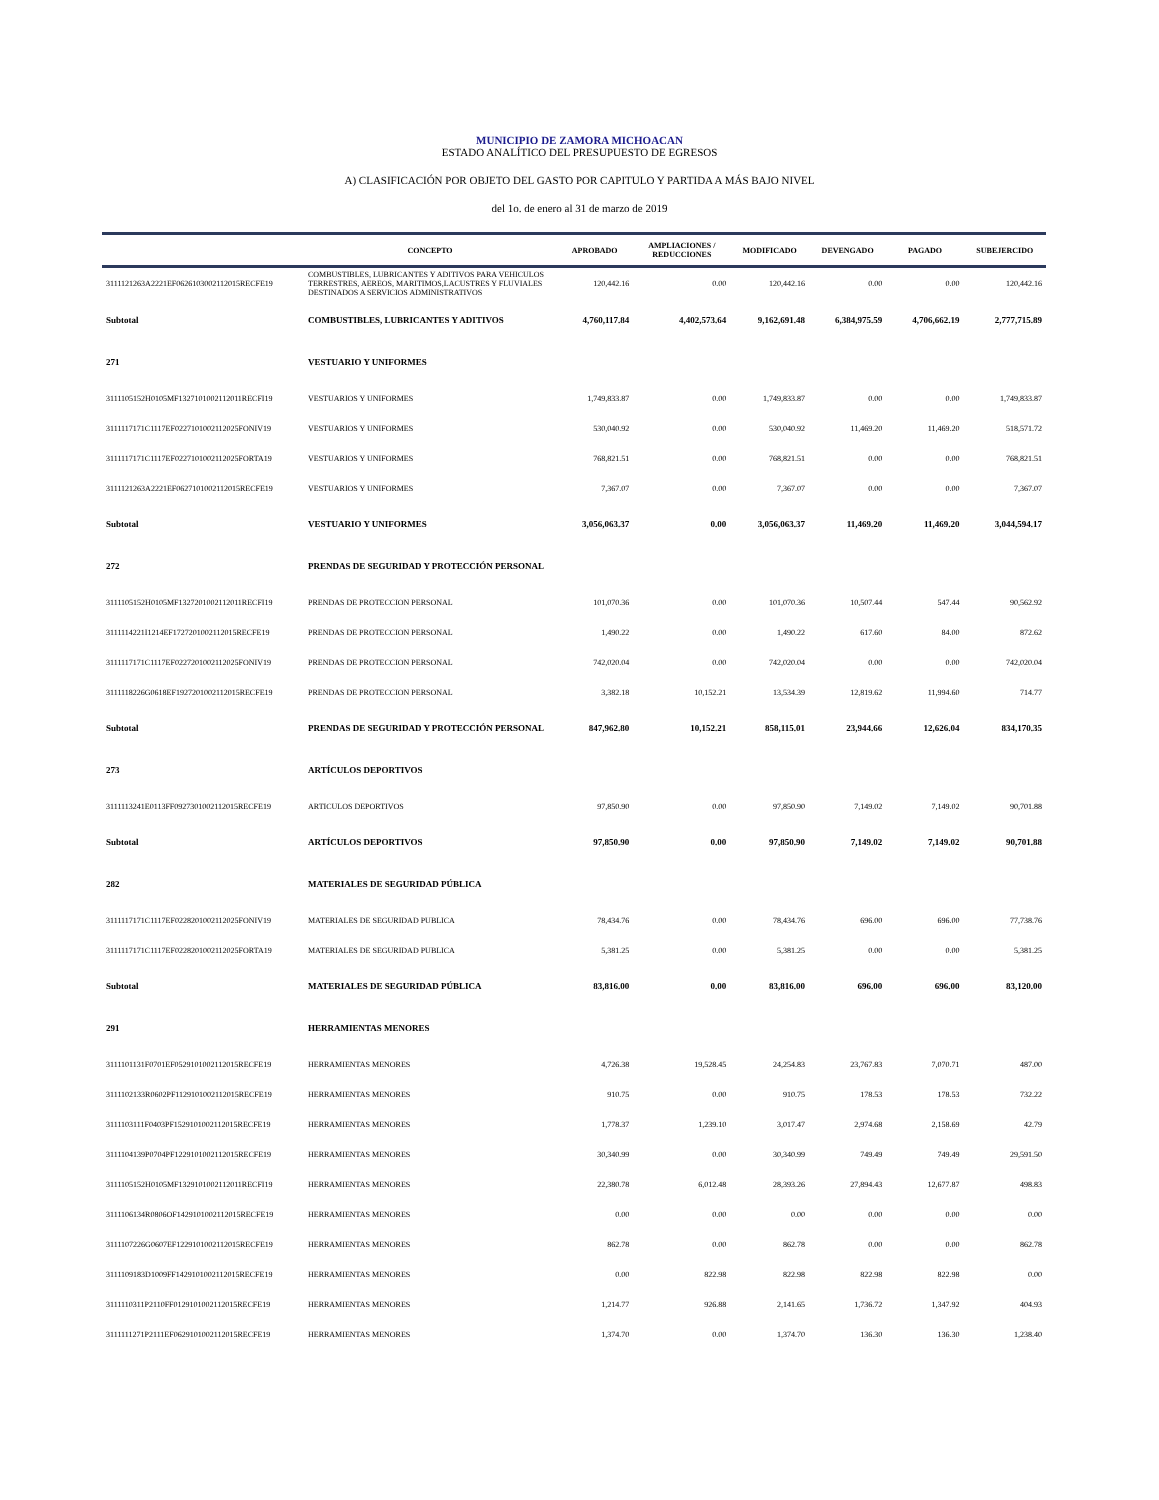MUNICIPIO DE ZAMORA MICHOACAN
ESTADO ANALÍTICO DEL PRESUPUESTO DE EGRESOS
A) CLASIFICACIÓN POR OBJETO DEL GASTO POR CAPITULO Y PARTIDA A MÁS BAJO NIVEL
del 1o. de enero al 31 de marzo de 2019
| | CONCEPTO | APROBADO | AMPLIACIONES / REDUCCIONES | MODIFICADO | DEVENGADO | PAGADO | SUBEJERCIDO |
| --- | --- | --- | --- | --- | --- | --- | --- |
| 3111121263A2221EF0626103002112015RECFE19 | COMBUSTIBLES, LUBRICANTES Y ADITIVOS PARA VEHICULOS TERRESTRES, AEREOS, MARITIMOS,LACUSTRES Y FLUVIALES DESTINADOS A SERVICIOS ADMINISTRATIVOS | 120,442.16 | 0.00 | 120,442.16 | 0.00 | 0.00 | 120,442.16 |
| Subtotal | COMBUSTIBLES, LUBRICANTES Y ADITIVOS | 4,760,117.84 | 4,402,573.64 | 9,162,691.48 | 6,384,975.59 | 4,706,662.19 | 2,777,715.89 |
| 271 | VESTUARIO Y UNIFORMES | | | | | | |
| 3111105152H0105MF1327101002112011RECFI19 | VESTUARIOS Y UNIFORMES | 1,749,833.87 | 0.00 | 1,749,833.87 | 0.00 | 0.00 | 1,749,833.87 |
| 3111117171C1117EF0227101002112025FONIV19 | VESTUARIOS Y UNIFORMES | 530,040.92 | 0.00 | 530,040.92 | 11,469.20 | 11,469.20 | 518,571.72 |
| 3111117171C1117EF0227101002112025FORTA19 | VESTUARIOS Y UNIFORMES | 768,821.51 | 0.00 | 768,821.51 | 0.00 | 0.00 | 768,821.51 |
| 3111121263A2221EF0627101002112015RECFE19 | VESTUARIOS Y UNIFORMES | 7,367.07 | 0.00 | 7,367.07 | 0.00 | 0.00 | 7,367.07 |
| Subtotal | VESTUARIO Y UNIFORMES | 3,056,063.37 | 0.00 | 3,056,063.37 | 11,469.20 | 11,469.20 | 3,044,594.17 |
| 272 | PRENDAS DE SEGURIDAD Y PROTECCIÓN PERSONAL | | | | | | |
| 3111105152H0105MF1327201002112011RECFI19 | PRENDAS DE PROTECCION PERSONAL | 101,070.36 | 0.00 | 101,070.36 | 10,507.44 | 547.44 | 90,562.92 |
| 3111114221I1214EF1727201002112015RECFE19 | PRENDAS DE PROTECCION PERSONAL | 1,490.22 | 0.00 | 1,490.22 | 617.60 | 84.00 | 872.62 |
| 3111117171C1117EF0227201002112025FONIV19 | PRENDAS DE PROTECCION PERSONAL | 742,020.04 | 0.00 | 742,020.04 | 0.00 | 0.00 | 742,020.04 |
| 3111118226G0618EF1927201002112015RECFE19 | PRENDAS DE PROTECCION PERSONAL | 3,382.18 | 10,152.21 | 13,534.39 | 12,819.62 | 11,994.60 | 714.77 |
| Subtotal | PRENDAS DE SEGURIDAD Y PROTECCIÓN PERSONAL | 847,962.80 | 10,152.21 | 858,115.01 | 23,944.66 | 12,626.04 | 834,170.35 |
| 273 | ARTÍCULOS DEPORTIVOS | | | | | | |
| 3111113241E0113FF0927301002112015RECFE19 | ARTICULOS DEPORTIVOS | 97,850.90 | 0.00 | 97,850.90 | 7,149.02 | 7,149.02 | 90,701.88 |
| Subtotal | ARTÍCULOS DEPORTIVOS | 97,850.90 | 0.00 | 97,850.90 | 7,149.02 | 7,149.02 | 90,701.88 |
| 282 | MATERIALES DE SEGURIDAD PÚBLICA | | | | | | |
| 3111117171C1117EF0228201002112025FONIV19 | MATERIALES DE SEGURIDAD PUBLICA | 78,434.76 | 0.00 | 78,434.76 | 696.00 | 696.00 | 77,738.76 |
| 3111117171C1117EF0228201002112025FORTA19 | MATERIALES DE SEGURIDAD PUBLICA | 5,381.25 | 0.00 | 5,381.25 | 0.00 | 0.00 | 5,381.25 |
| Subtotal | MATERIALES DE SEGURIDAD PÚBLICA | 83,816.00 | 0.00 | 83,816.00 | 696.00 | 696.00 | 83,120.00 |
| 291 | HERRAMIENTAS MENORES | | | | | | |
| 3111101131F0701EF0529101002112015RECFE19 | HERRAMIENTAS MENORES | 4,726.38 | 19,528.45 | 24,254.83 | 23,767.83 | 7,070.71 | 487.00 |
| 3111102133R0602PF1129101002112015RECFE19 | HERRAMIENTAS MENORES | 910.75 | 0.00 | 910.75 | 178.53 | 178.53 | 732.22 |
| 3111103111F0403PF1529101002112015RECFE19 | HERRAMIENTAS MENORES | 1,778.37 | 1,239.10 | 3,017.47 | 2,974.68 | 2,158.69 | 42.79 |
| 3111104139P0704PF1229101002112015RECFE19 | HERRAMIENTAS MENORES | 30,340.99 | 0.00 | 30,340.99 | 749.49 | 749.49 | 29,591.50 |
| 3111105152H0105MF1329101002112011RECFI19 | HERRAMIENTAS MENORES | 22,380.78 | 6,012.48 | 28,393.26 | 27,894.43 | 12,677.87 | 498.83 |
| 3111106134R0806OF1429101002112015RECFE19 | HERRAMIENTAS MENORES | 0.00 | 0.00 | 0.00 | 0.00 | 0.00 | 0.00 |
| 3111107226G0607EF1229101002112015RECFE19 | HERRAMIENTAS MENORES | 862.78 | 0.00 | 862.78 | 0.00 | 0.00 | 862.78 |
| 3111109183D1009FF1429101002112015RECFE19 | HERRAMIENTAS MENORES | 0.00 | 822.98 | 822.98 | 822.98 | 822.98 | 0.00 |
| 3111110311P2110FF0129101002112015RECFE19 | HERRAMIENTAS MENORES | 1,214.77 | 926.88 | 2,141.65 | 1,736.72 | 1,347.92 | 404.93 |
| 3111111271P2111EF0629101002112015RECFE19 | HERRAMIENTAS MENORES | 1,374.70 | 0.00 | 1,374.70 | 136.30 | 136.30 | 1,238.40 |